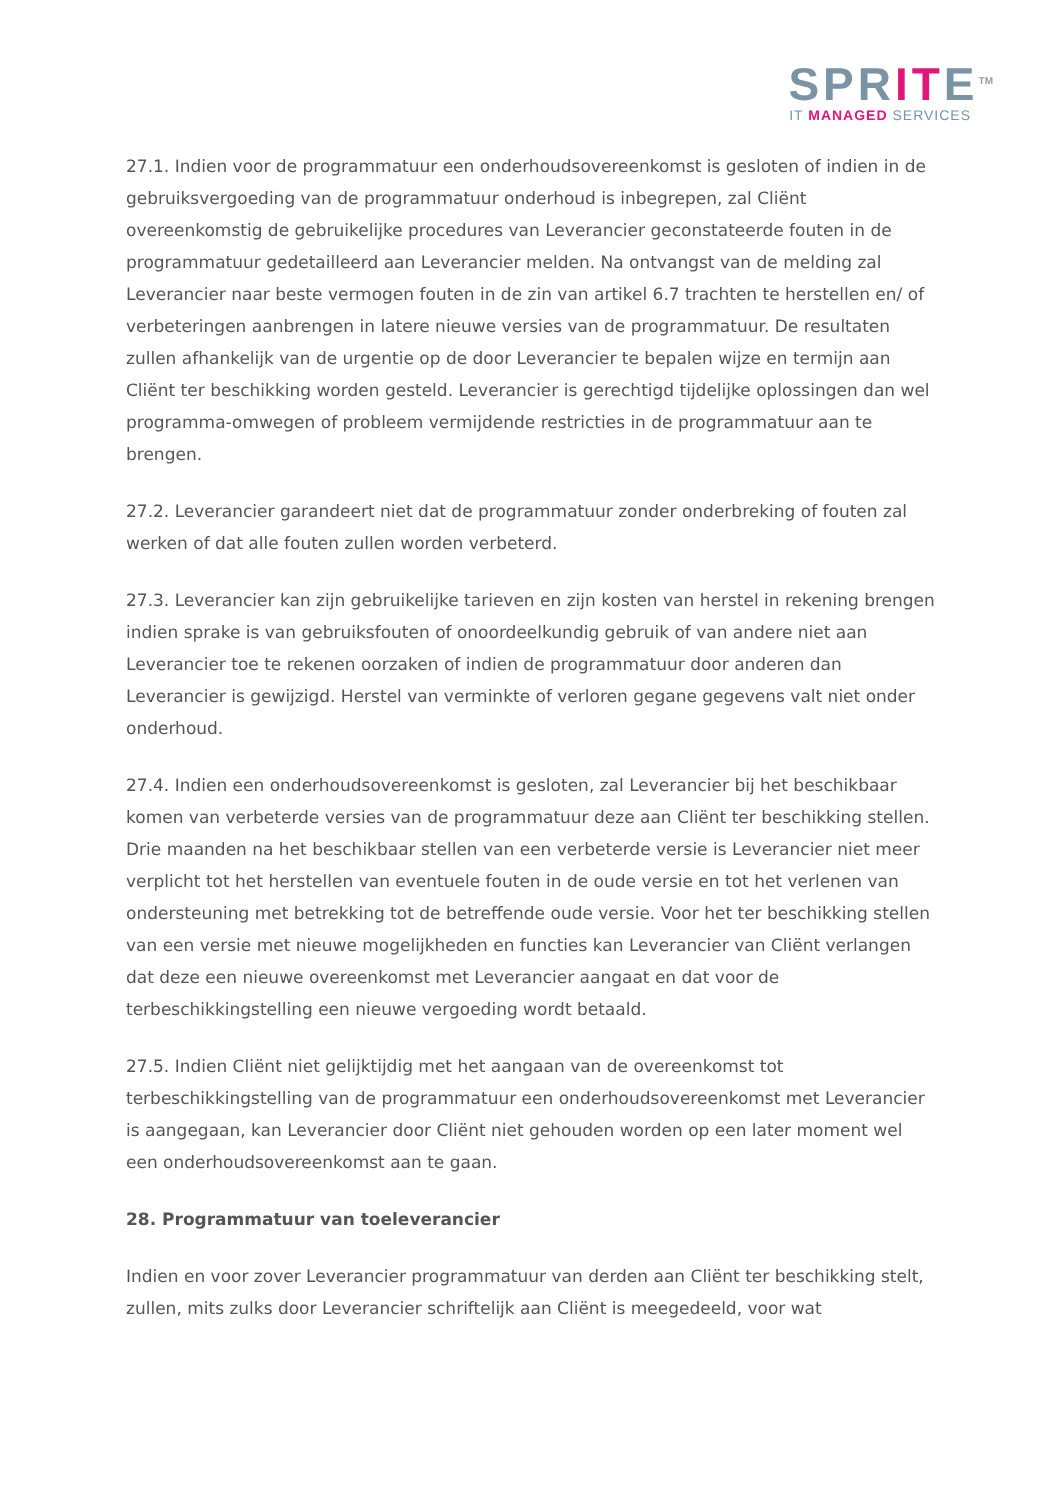SPRITE<sup>TM</sup>
IT MANAGED SERVICES
27.1. Indien voor de programmatuur een onderhoudsovereenkomst is gesloten of indien in de gebruiksvergoeding van de programmatuur onderhoud is inbegrepen, zal Cliënt overeenkomstig de gebruikelijke procedures van Leverancier geconstateerde fouten in de programmatuur gedetailleerd aan Leverancier melden. Na ontvangst van de melding zal Leverancier naar beste vermogen fouten in de zin van artikel 6.7 trachten te herstellen en/ of verbeteringen aanbrengen in latere nieuwe versies van de programmatuur. De resultaten zullen afhankelijk van de urgentie op de door Leverancier te bepalen wijze en termijn aan Cliënt ter beschikking worden gesteld. Leverancier is gerechtigd tijdelijke oplossingen dan wel programma-omwegen of probleem vermijdende restricties in de programmatuur aan te brengen.
27.2. Leverancier garandeert niet dat de programmatuur zonder onderbreking of fouten zal werken of dat alle fouten zullen worden verbeterd.
27.3. Leverancier kan zijn gebruikelijke tarieven en zijn kosten van herstel in rekening brengen indien sprake is van gebruiksfouten of onoordeelkundig gebruik of van andere niet aan Leverancier toe te rekenen oorzaken of indien de programmatuur door anderen dan Leverancier is gewijzigd. Herstel van verminkte of verloren gegane gegevens valt niet onder onderhoud.
27.4. Indien een onderhoudsovereenkomst is gesloten, zal Leverancier bij het beschikbaar komen van verbeterde versies van de programmatuur deze aan Cliënt ter beschikking stellen. Drie maanden na het beschikbaar stellen van een verbeterde versie is Leverancier niet meer verplicht tot het herstellen van eventuele fouten in de oude versie en tot het verlenen van ondersteuning met betrekking tot de betreffende oude versie. Voor het ter beschikking stellen van een versie met nieuwe mogelijkheden en functies kan Leverancier van Cliënt verlangen dat deze een nieuwe overeenkomst met Leverancier aangaat en dat voor de terbeschikkingstelling een nieuwe vergoeding wordt betaald.
27.5. Indien Cliënt niet gelijktijdig met het aangaan van de overeenkomst tot terbeschikkingstelling van de programmatuur een onderhoudsovereenkomst met Leverancier is aangegaan, kan Leverancier door Cliënt niet gehouden worden op een later moment wel een onderhoudsovereenkomst aan te gaan.
28. Programmatuur van toeleverancier
Indien en voor zover Leverancier programmatuur van derden aan Cliënt ter beschikking stelt, zullen, mits zulks door Leverancier schriftelijk aan Cliënt is meegedeeld, voor wat